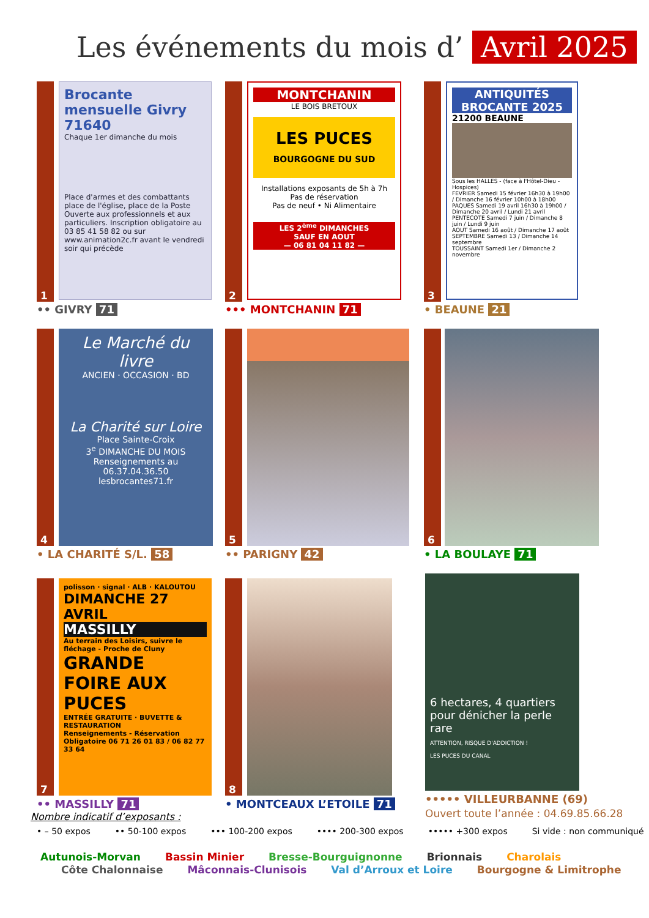Les événements du mois d’ Avril 2025
1
Brocante mensuelle Givry 71640
Chaque 1er dimanche du mois
Place d'armes et des combattants place de l'église, place de la Poste
Ouverte aux professionnels et aux particuliers. Inscription obligatoire au 03 85 41 58 82 ou sur www.animation2c.fr avant le vendredi soir qui précède
•• GIVRY 71
2
MONTCHANIN
LE BOIS BRETOUX
LES PUCES
BOURGOGNE DU SUD
Installations exposants de 5h à 7h
Pas de réservation
Pas de neuf • Ni Alimentaire
LES 2<sup>ème</sup> DIMANCHES
SAUF EN AOUT
— 06 81 04 11 82 —
••• MONTCHANIN 71
3
ANTIQUITÉS BROCANTE 2025
21200 BEAUNE
Sous les HALLES - (face à l'Hôtel-Dieu - Hospices)
FEVRIER Samedi 15 février 16h30 à 19h00 / Dimanche 16 février 10h00 à 18h00
PAQUES Samedi 19 avril 16h30 à 19h00 / Dimanche 20 avril / Lundi 21 avril
PENTECOTE Samedi 7 juin / Dimanche 8 juin / Lundi 9 juin
AOUT Samedi 16 août / Dimanche 17 août
SEPTEMBRE Samedi 13 / Dimanche 14 septembre
TOUSSAINT Samedi 1er / Dimanche 2 novembre
• BEAUNE 21
4
Le Marché du livre
ANCIEN · OCCASION · BD
La Charité sur Loire
Place Sainte-Croix
3<sup>e</sup> DIMANCHE DU MOIS
Renseignements au 06.37.04.36.50
lesbrocantes71.fr
• LA CHARITÉ S/L. 58
5
•• PARIGNY 42
6
• LA BOULAYE 71
7
polisson · signal · ALB · KALOUTOU
DIMANCHE 27 AVRIL
MASSILLY
Au terrain des Loisirs, suivre le fléchage - Proche de Cluny
GRANDE FOIRE AUX PUCES
ENTRÉE GRATUITE · BUVETTE & RESTAURATION
Renseignements - Réservation Obligatoire 06 71 26 01 83 / 06 82 77 33 64
•• MASSILLY 71
8
• MONTCEAUX L’ETOILE 71
6 hectares, 4 quartiers pour dénicher la perle rare
ATTENTION, RISQUE D'ADDICTION !
LES PUCES DU CANAL
••••• VILLEURBANNE (69)
Ouvert toute l’année : 04.69.85.66.28
Nombre indicatif d’exposants :
• – 50 expos •• 50-100 expos ••• 100-200 expos •••• 200-300 expos ••••• +300 expos Si vide : non communiqué
Autunois-Morvan Bassin Minier Bresse-Bourguignonne Brionnais Charolais
Côte Chalonnaise Mâconnais-Clunisois Val d’Arroux et Loire Bourgogne & Limitrophe